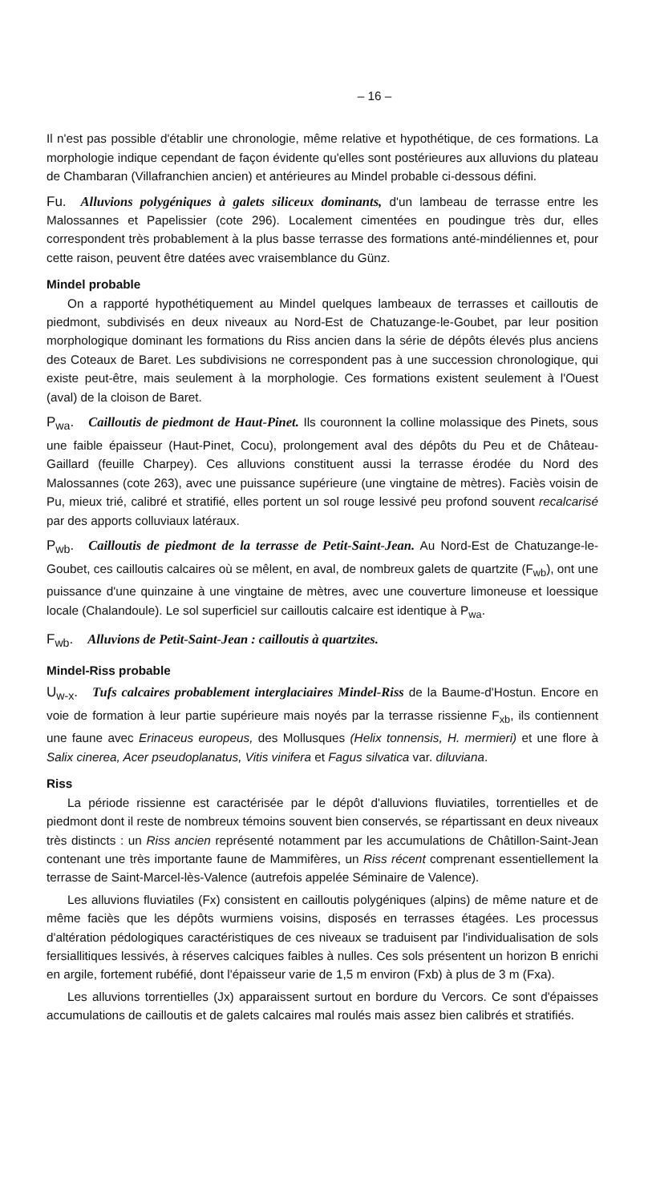– 16 –
Il n'est pas possible d'établir une chronologie, même relative et hypothétique, de ces formations. La morphologie indique cependant de façon évidente qu'elles sont postérieures aux alluvions du plateau de Chambaran (Villafranchien ancien) et antérieures au Mindel probable ci-dessous défini.
Fu. Alluvions polygéniques à galets siliceux dominants, d'un lambeau de terrasse entre les Malossannes et Papelissier (cote 296). Localement cimentées en poudingue très dur, elles correspondent très probablement à la plus basse terrasse des formations anté-mindéliennes et, pour cette raison, peuvent être datées avec vraisemblance du Günz.
Mindel probable
On a rapporté hypothétiquement au Mindel quelques lambeaux de terrasses et cailloutis de piedmont, subdivisés en deux niveaux au Nord-Est de Chatuzange-le-Goubet, par leur position morphologique dominant les formations du Riss ancien dans la série de dépôts élevés plus anciens des Coteaux de Baret. Les subdivisions ne correspondent pas à une succession chronologique, qui existe peut-être, mais seulement à la morphologie. Ces formations existent seulement à l'Ouest (aval) de la cloison de Baret.
P<sub>wa</sub>. Cailloutis de piedmont de Haut-Pinet. Ils couronnent la colline molassique des Pinets, sous une faible épaisseur (Haut-Pinet, Cocu), prolongement aval des dépôts du Peu et de Château-Gaillard (feuille Charpey). Ces alluvions constituent aussi la terrasse érodée du Nord des Malossannes (cote 263), avec une puissance supérieure (une vingtaine de mètres). Faciès voisin de Pu, mieux trié, calibré et stratifié, elles portent un sol rouge lessivé peu profond souvent recalcarisé par des apports colluviaux latéraux.
P<sub>wb</sub>. Cailloutis de piedmont de la terrasse de Petit-Saint-Jean. Au Nord-Est de Chatuzange-le-Goubet, ces cailloutis calcaires où se mêlent, en aval, de nombreux galets de quartzite (F<sub>wb</sub>), ont une puissance d'une quinzaine à une vingtaine de mètres, avec une couverture limoneuse et loessique locale (Chalandoule). Le sol superficiel sur cailloutis calcaire est identique à P<sub>wa</sub>.
F<sub>wb</sub>. Alluvions de Petit-Saint-Jean : cailloutis à quartzites.
Mindel-Riss probable
U<sub>w-x</sub>. Tufs calcaires probablement interglaciaires Mindel-Riss de la Baume-d'Hostun. Encore en voie de formation à leur partie supérieure mais noyés par la terrasse rissienne F<sub>xb</sub>, ils contiennent une faune avec Erinaceus europeus, des Mollusques (Helix tonnensis, H. mermieri) et une flore à Salix cinerea, Acer pseudoplanatus, Vitis vinifera et Fagus silvatica var. diluviana.
Riss
La période rissienne est caractérisée par le dépôt d'alluvions fluviatiles, torrentielles et de piedmont dont il reste de nombreux témoins souvent bien conservés, se répartissant en deux niveaux très distincts : un Riss ancien représenté notamment par les accumulations de Châtillon-Saint-Jean contenant une très importante faune de Mammifères, un Riss récent comprenant essentiellement la terrasse de Saint-Marcel-lès-Valence (autrefois appelée Séminaire de Valence).
Les alluvions fluviatiles (Fx) consistent en cailloutis polygéniques (alpins) de même nature et de même faciès que les dépôts wurmiens voisins, disposés en terrasses étagées. Les processus d'altération pédologiques caractéristiques de ces niveaux se traduisent par l'individualisation de sols fersiallitiques lessivés, à réserves calciques faibles à nulles. Ces sols présentent un horizon B enrichi en argile, fortement rubéfié, dont l'épaisseur varie de 1,5 m environ (Fxb) à plus de 3 m (Fxa).
Les alluvions torrentielles (Jx) apparaissent surtout en bordure du Vercors. Ce sont d'épaisses accumulations de cailloutis et de galets calcaires mal roulés mais assez bien calibrés et stratifiés.